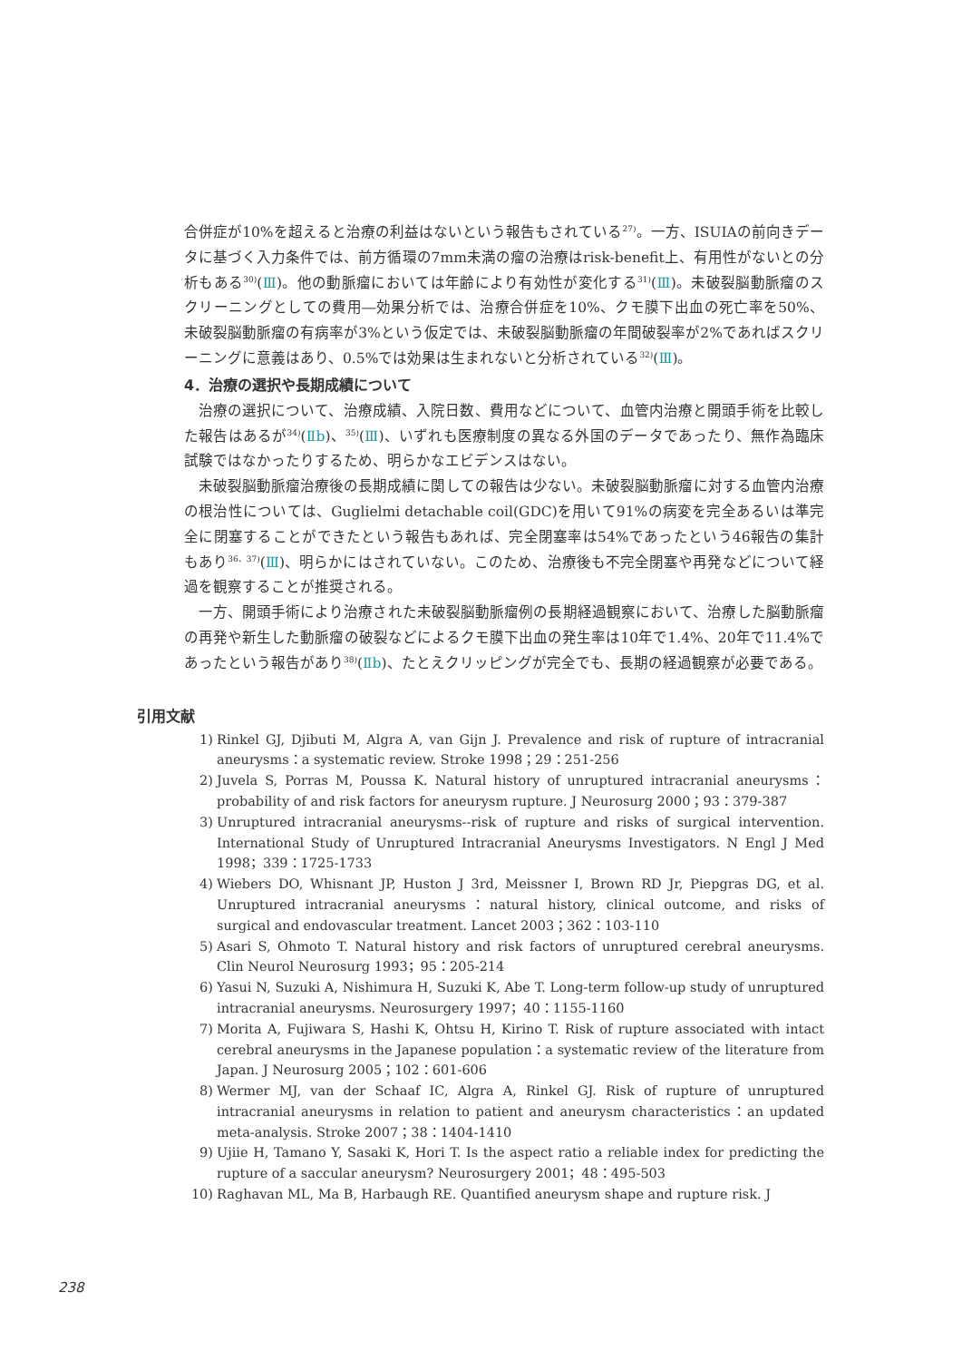合併症が10%を超えると治療の利益はないという報告もされている<sup>27)</sup>。一方、ISUIAの前向きデータに基づく入力条件では、前方循環の7mm未満の瘤の治療はrisk-benefit上、有用性がないとの分析もある<sup>30)</sup>(Ⅲ)。他の動脈瘤においては年齢により有効性が変化する<sup>31)</sup>(Ⅲ)。未破裂脳動脈瘤のスクリーニングとしての費用―効果分析では、治療合併症を10%、クモ膜下出血の死亡率を50%、未破裂脳動脈瘤の有病率が3%という仮定では、未破裂脳動脈瘤の年間破裂率が2%であればスクリーニングに意義はあり、0.5%では効果は生まれないと分析されている<sup>32)</sup>(Ⅲ)。
4．治療の選択や長期成績について
治療の選択について、治療成績、入院日数、費用などについて、血管内治療と開頭手術を比較した報告はあるが<sup>34)</sup>(Ⅱb)、<sup>35)</sup>(Ⅲ)、いずれも医療制度の異なる外国のデータであったり、無作為臨床試験ではなかったりするため、明らかなエビデンスはない。
未破裂脳動脈瘤治療後の長期成績に関しての報告は少ない。未破裂脳動脈瘤に対する血管内治療の根治性については、Guglielmi detachable coil(GDC)を用いて91%の病変を完全あるいは準完全に閉塞することができたという報告もあれば、完全閉塞率は54%であったという46報告の集計もあり<sup>36、37)</sup>(Ⅲ)、明らかにはされていない。このため、治療後も不完全閉塞や再発などについて経過を観察することが推奨される。
一方、開頭手術により治療された未破裂脳動脈瘤例の長期経過観察において、治療した脳動脈瘤の再発や新生した動脈瘤の破裂などによるクモ膜下出血の発生率は10年で1.4%、20年で11.4%であったという報告があり<sup>38)</sup>(Ⅱb)、たとえクリッピングが完全でも、長期の経過観察が必要である。
引用文献
1) Rinkel GJ, Djibuti M, Algra A, van Gijn J. Prevalence and risk of rupture of intracranial aneurysms：a systematic review. Stroke 1998；29：251-256
2) Juvela S, Porras M, Poussa K. Natural history of unruptured intracranial aneurysms：probability of and risk factors for aneurysm rupture. J Neurosurg 2000；93：379-387
3) Unruptured intracranial aneurysms--risk of rupture and risks of surgical intervention. International Study of Unruptured Intracranial Aneurysms Investigators. N Engl J Med 1998；339：1725-1733
4) Wiebers DO, Whisnant JP, Huston J 3rd, Meissner I, Brown RD Jr, Piepgras DG, et al. Unruptured intracranial aneurysms：natural history, clinical outcome, and risks of surgical and endovascular treatment. Lancet 2003；362：103-110
5) Asari S, Ohmoto T. Natural history and risk factors of unruptured cerebral aneurysms. Clin Neurol Neurosurg 1993；95：205-214
6) Yasui N, Suzuki A, Nishimura H, Suzuki K, Abe T. Long-term follow-up study of unruptured intracranial aneurysms. Neurosurgery 1997；40：1155-1160
7) Morita A, Fujiwara S, Hashi K, Ohtsu H, Kirino T. Risk of rupture associated with intact cerebral aneurysms in the Japanese population：a systematic review of the literature from Japan. J Neurosurg 2005；102：601-606
8) Wermer MJ, van der Schaaf IC, Algra A, Rinkel GJ. Risk of rupture of unruptured intracranial aneurysms in relation to patient and aneurysm characteristics：an updated meta-analysis. Stroke 2007；38：1404-1410
9) Ujiie H, Tamano Y, Sasaki K, Hori T. Is the aspect ratio a reliable index for predicting the rupture of a saccular aneurysm? Neurosurgery 2001；48：495-503
10) Raghavan ML, Ma B, Harbaugh RE. Quantified aneurysm shape and rupture risk. J
238